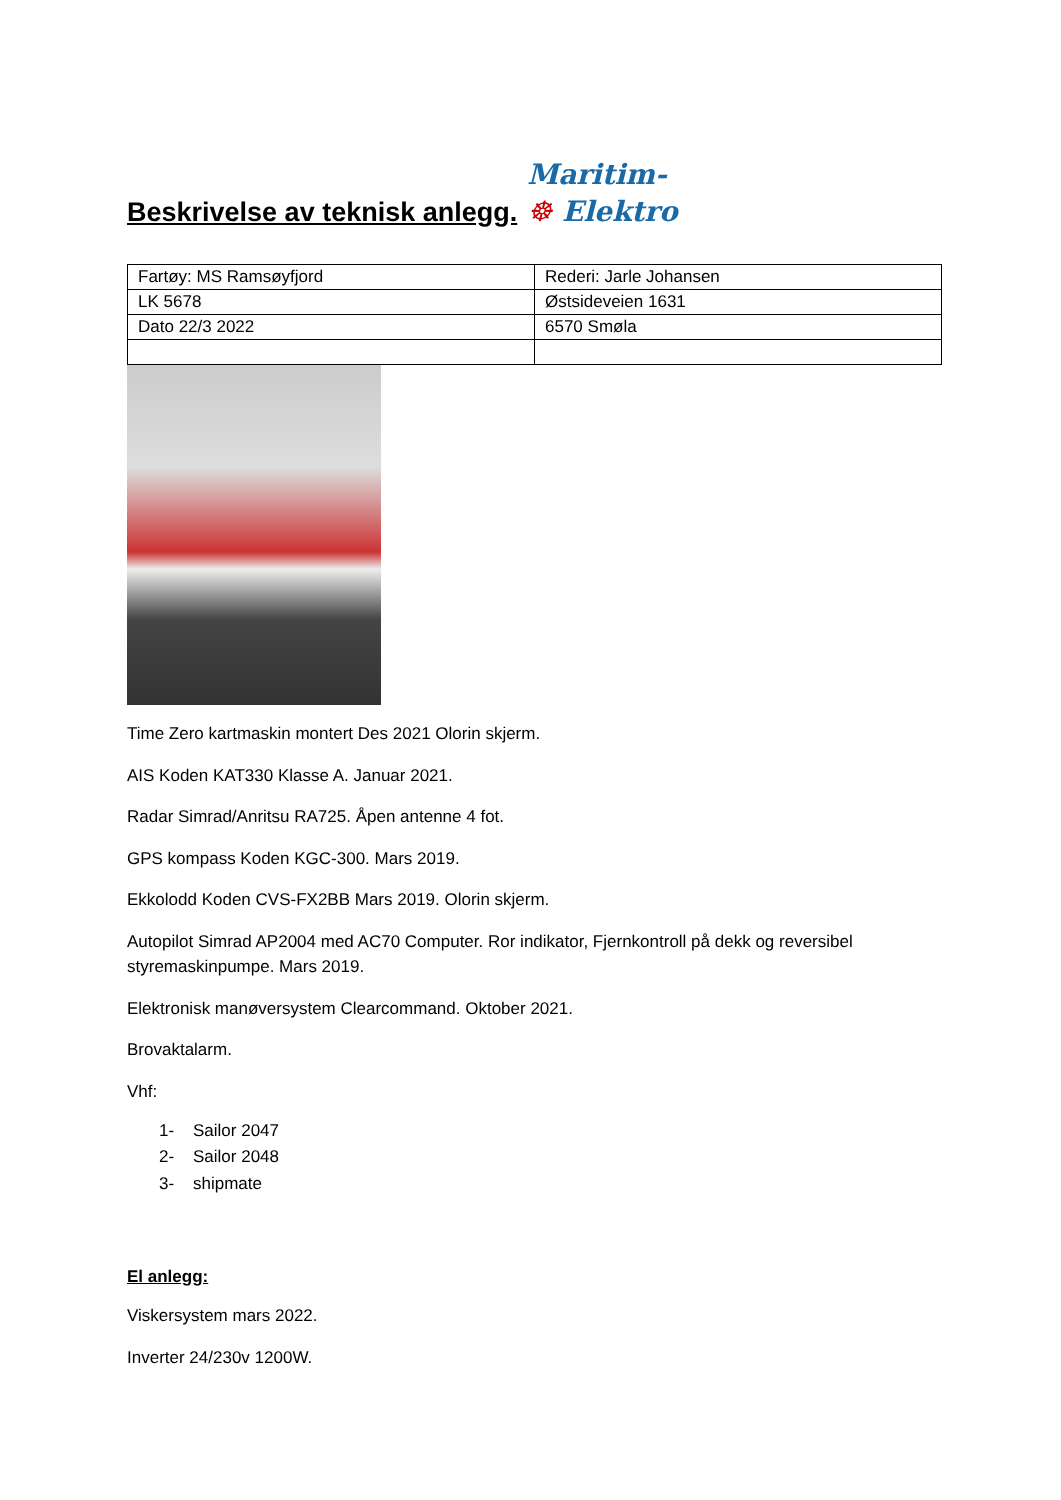Beskrivelse av teknisk anlegg.
Maritim-
☸ Elektro
| Fartøy: MS Ramsøyfjord | Rederi: Jarle Johansen |
| LK 5678 | Østsideveien 1631 |
| Dato 22/3 2022 | 6570 Smøla |
Time Zero kartmaskin montert Des 2021 Olorin skjerm.
AIS Koden KAT330 Klasse A. Januar 2021.
Radar Simrad/Anritsu RA725. Åpen antenne 4 fot.
GPS kompass Koden KGC-300. Mars 2019.
Ekkolodd Koden CVS-FX2BB Mars 2019. Olorin skjerm.
Autopilot Simrad AP2004 med AC70 Computer. Ror indikator, Fjernkontroll på dekk og reversibel styremaskinpumpe. Mars 2019.
Elektronisk manøversystem Clearcommand. Oktober 2021.
Brovaktalarm.
Vhf:
1- Sailor 2047
2- Sailor 2048
3- shipmate
El anlegg:
Viskersystem mars 2022.
Inverter 24/230v 1200W.